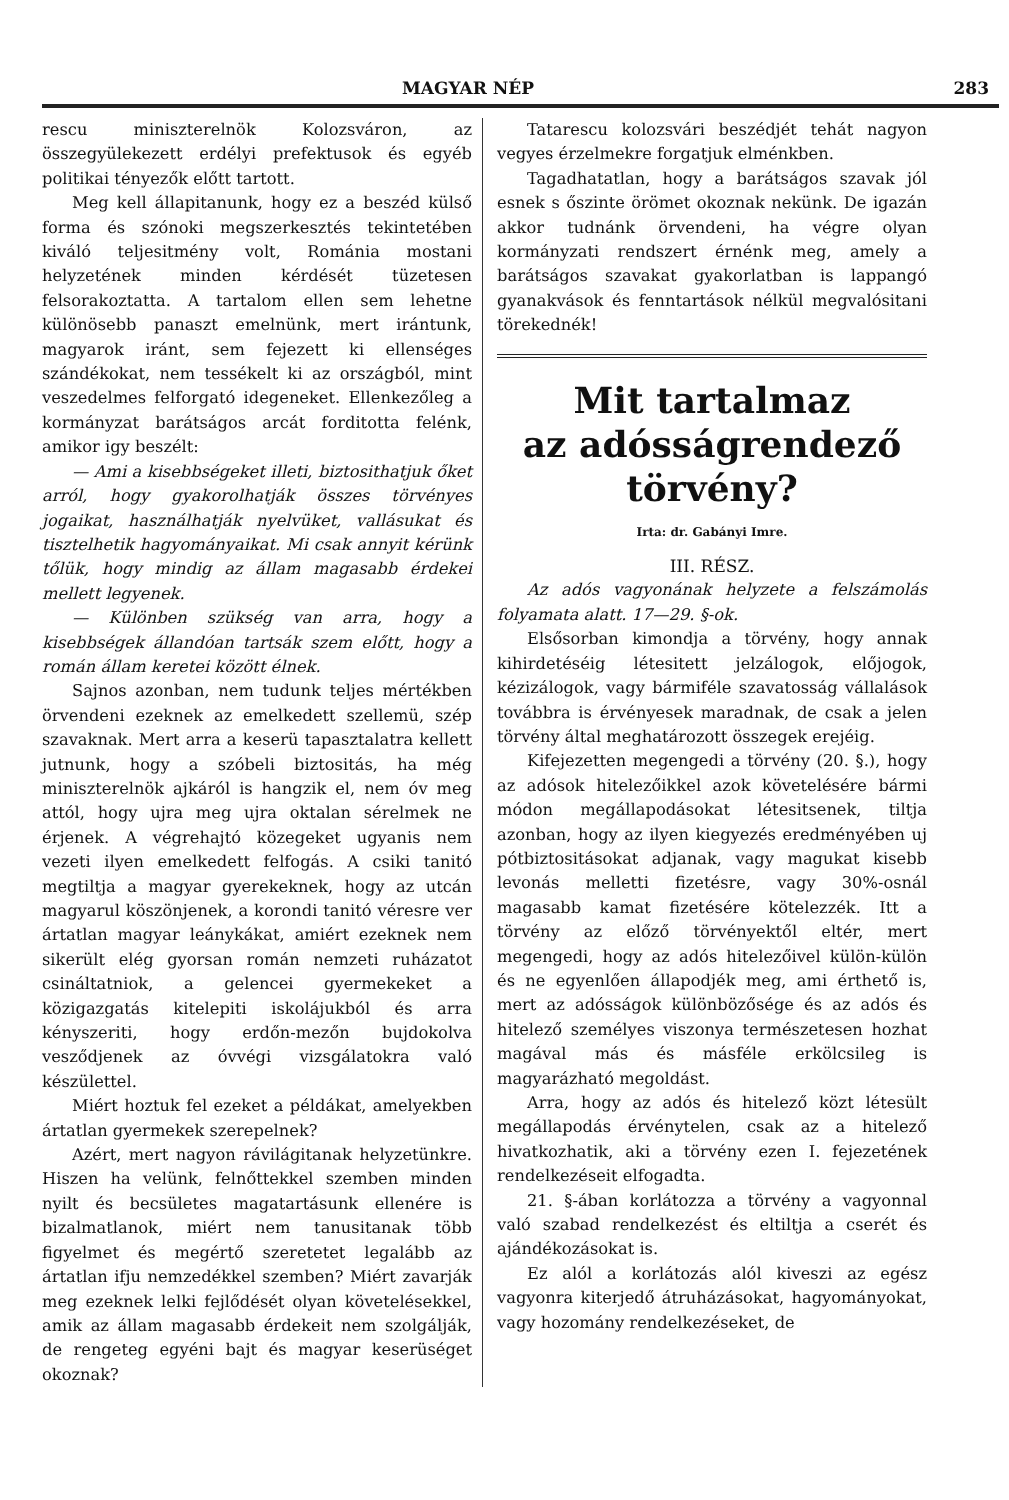MAGYAR NÉP 283
rescu miniszterelnök Kolozsváron, az összegyülekezett erdélyi prefektusok és egyéb politikai tényezők előtt tartott.
Meg kell állapitanunk, hogy ez a beszéd külső forma és szónoki megszerkesztés tekintetében kiváló teljesitmény volt, Románia mostani helyzetének minden kérdését tüzetesen felsorakoztatta. A tartalom ellen sem lehetne különösebb panaszt emelnünk, mert irántunk, magyarok iránt, sem fejezett ki ellenséges szándékokat, nem tessékelt ki az országból, mint veszedelmes felforgató idegeneket. Ellenkezőleg a kormányzat barátságos arcát forditotta felénk, amikor igy beszélt:
— Ami a kisebbségeket illeti, biztosithatjuk őket arról, hogy gyakorolhatják összes törvényes jogaikat, használhatják nyelvüket, vallásukat és tisztelhetik hagyományaikat. Mi csak annyit kérünk tőlük, hogy mindig az állam magasabb érdekei mellett legyenek.
— Különben szükség van arra, hogy a kisebbségek állandóan tartsák szem előtt, hogy a román állam keretei között élnek.
Sajnos azonban, nem tudunk teljes mértékben örvendeni ezeknek az emelkedett szellemü, szép szavaknak. Mert arra a keserü tapasztalatra kellett jutnunk, hogy a szóbeli biztositás, ha még miniszterelnök ajkáról is hangzik el, nem óv meg attól, hogy ujra meg ujra oktalan sérelmek ne érjenek. A végrehajtó közegeket ugyanis nem vezeti ilyen emelkedett felfogás. A csiki tanitó megtiltja a magyar gyerekeknek, hogy az utcán magyarul köszönjenek, a korondi tanitó véresre ver ártatlan magyar leánykákat, amiért ezeknek nem sikerült elég gyorsan román nemzeti ruházatot csináltatniok, a gelencei gyermekeket a közigazgatás kitelepiti iskolájukból és arra kényszeriti, hogy erdőn-mezőn bujdokolva vesződjenek az óvvégi vizsgálatokra való készülettel.
Miért hoztuk fel ezeket a példákat, amelyekben ártatlan gyermekek szerepelnek?
Azért, mert nagyon rávilágitanak helyzetünkre. Hiszen ha velünk, felnőttekkel szemben minden nyilt és becsületes magatartásunk ellenére is bizalmatlanok, miért nem tanusitanak több figyelmet és megértő szeretetet legalább az ártatlan ifju nemzedékkel szemben? Miért zavarják meg ezeknek lelki fejlődését olyan követelésekkel, amik az állam magasabb érdekeit nem szolgálják, de rengeteg egyéni bajt és magyar keserüséget okoznak?
Tatarescu kolozsvári beszédjét tehát nagyon vegyes érzelmekre forgatjuk elménkben.
Tagadhatatlan, hogy a barátságos szavak jól esnek s őszinte örömet okoznak nekünk. De igazán akkor tudnánk örvendeni, ha végre olyan kormányzati rendszert érnénk meg, amely a barátságos szavakat gyakorlatban is lappangó gyanakvások és fenntartások nélkül megvalósitani törekednék!
Mit tartalmaz
az adósságrendező
törvény?
Irta: dr. Gabányi Imre.
III. RÉSZ.
Az adós vagyonának helyzete a felszámolás folyamata alatt. 17—29. §-ok.
Elsősorban kimondja a törvény, hogy annak kihirdetéséig létesitett jelzálogok, előjogok, kézizálogok, vagy bármiféle szavatosság vállalások továbbra is érvényesek maradnak, de csak a jelen törvény által meghatározott összegek erejéig.
Kifejezetten megengedi a törvény (20. §.), hogy az adósok hitelezőikkel azok követelésére bármi módon megállapodásokat létesitsenek, tiltja azonban, hogy az ilyen kiegyezés eredményében uj pótbiztositásokat adjanak, vagy magukat kisebb levonás melletti fizetésre, vagy 30%-osnál magasabb kamat fizetésére kötelezzék. Itt a törvény az előző törvényektől eltér, mert megengedi, hogy az adós hitelezőivel külön-külön és ne egyenlően állapodjék meg, ami érthető is, mert az adósságok különbözősége és az adós és hitelező személyes viszonya természetesen hozhat magával más és másféle erkölcsileg is magyarázható megoldást.
Arra, hogy az adós és hitelező közt létesült megállapodás érvénytelen, csak az a hitelező hivatkozhatik, aki a törvény ezen I. fejezetének rendelkezéseit elfogadta.
21. §-ában korlátozza a törvény a vagyonnal való szabad rendelkezést és eltiltja a cserét és ajándékozásokat is.
Ez alól a korlátozás alól kiveszi az egész vagyonra kiterjedő átruházásokat, hagyományokat, vagy hozomány rendelkezéseket, de